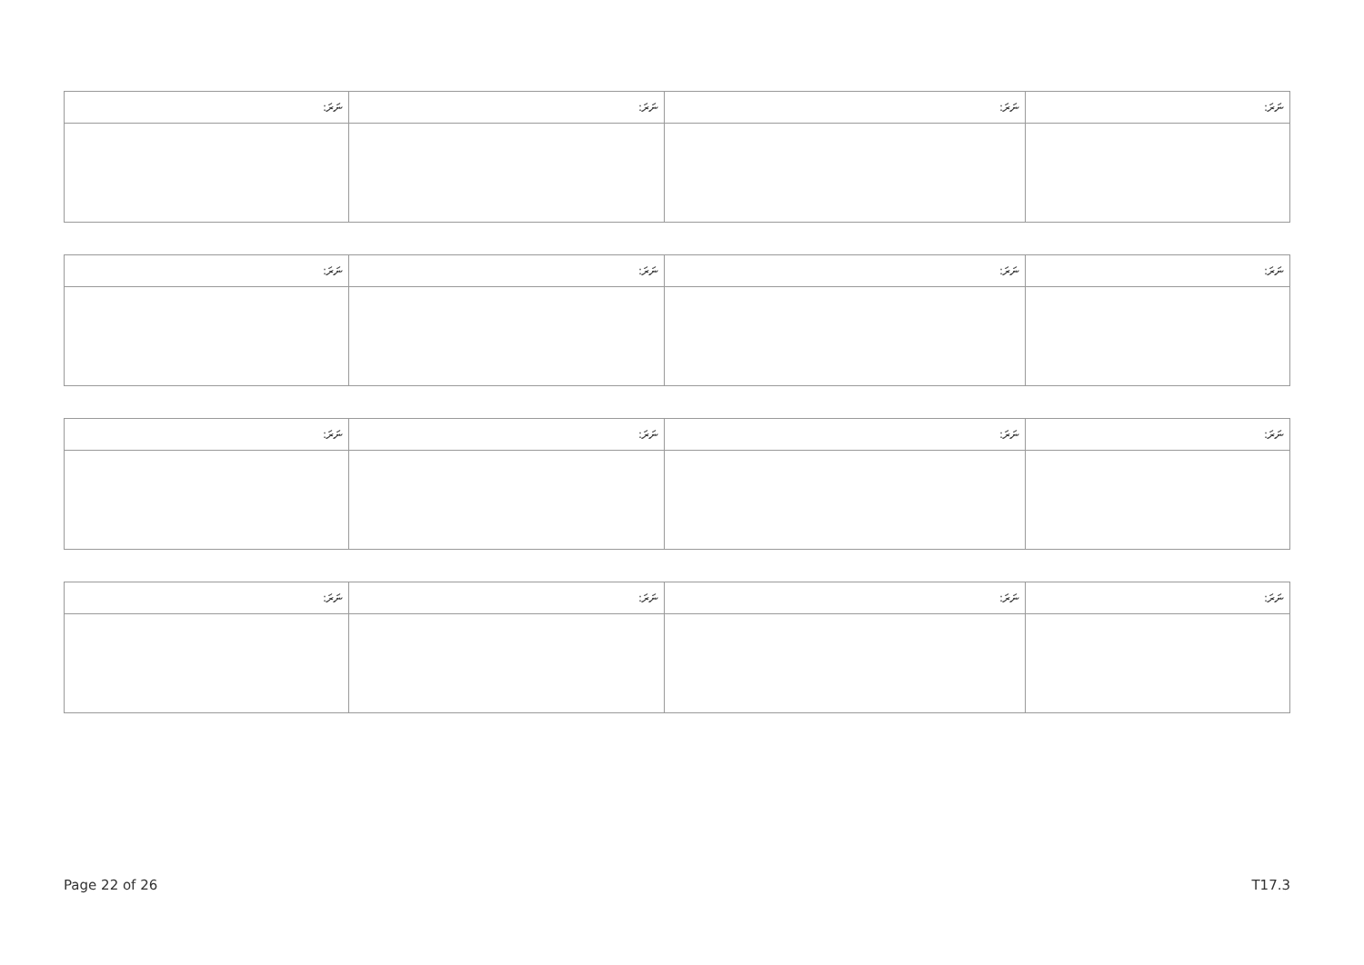| ނަރަ: | ނަރަ: | ނަރަ: | ނަރަ: |
| --- | --- | --- | --- |
| ނަރަ: | ނަރަ: | ނަރަ: | ނަރަ: |
| --- | --- | --- | --- |
| ނަރަ: | ނަރަ: | ނަރަ: | ނަރަ: |
| --- | --- | --- | --- |
| ނަރަ: | ނަރަ: | ނަރަ: | ނަރަ: |
| --- | --- | --- | --- |
Page 22 of 26 T17.3